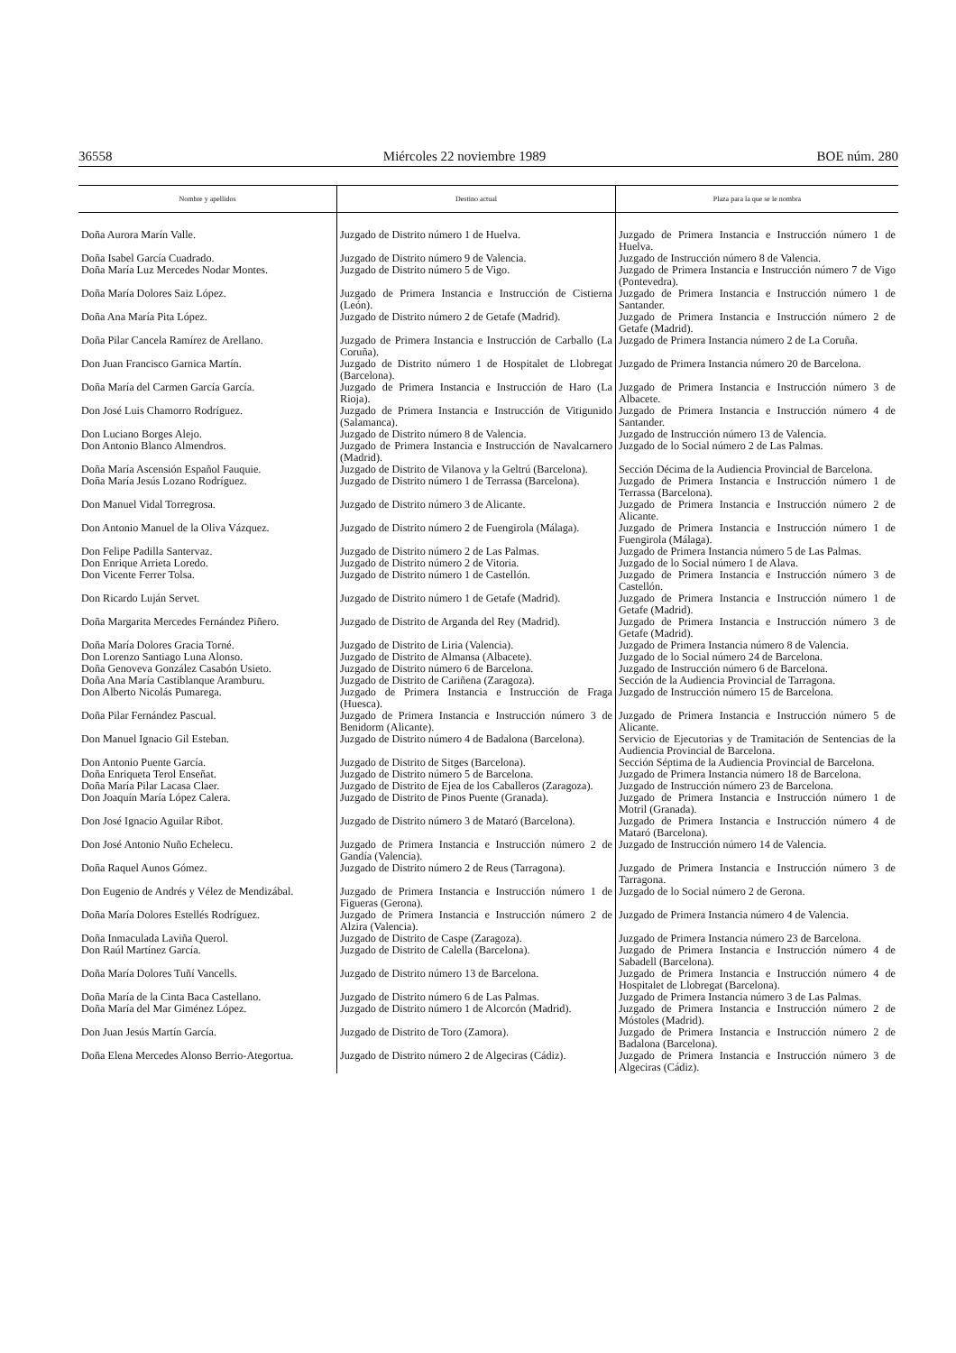36558 Miércoles 22 noviembre 1989 BOE núm. 280
| Nombre y apellidos | Destino actual | Plaza para la que se le nombra |
| --- | --- | --- |
| Doña Aurora Marín Valle. | Juzgado de Distrito número 1 de Huelva. | Juzgado de Primera Instancia e Instrucción número 1 de Huelva. |
| Doña Isabel García Cuadrado. | Juzgado de Distrito número 9 de Valencia. | Juzgado de Instrucción número 8 de Valencia. |
| Doña María Luz Mercedes Nodar Montes. | Juzgado de Distrito número 5 de Vigo. | Juzgado de Primera Instancia e Instrucción número 7 de Vigo (Pontevedra). |
| Doña María Dolores Saiz López. | Juzgado de Primera Instancia e Instrucción de Cistierna (León). | Juzgado de Primera Instancia e Instrucción número 1 de Santander. |
| Doña Ana María Pita López. | Juzgado de Distrito número 2 de Getafe (Madrid). | Juzgado de Primera Instancia e Instrucción número 2 de Getafe (Madrid). |
| Doña Pilar Cancela Ramírez de Arellano. | Juzgado de Primera Instancia e Instrucción de Carballo (La Coruña). | Juzgado de Primera Instancia número 2 de La Coruña. |
| Don Juan Francisco Garnica Martín. | Juzgado de Distrito número 1 de Hospitalet de Llobregat (Barcelona). | Juzgado de Primera Instancia número 20 de Barcelona. |
| Doña María del Carmen García García. | Juzgado de Primera Instancia e Instrucción de Haro (La Rioja). | Juzgado de Primera Instancia e Instrucción número 3 de Albacete. |
| Don José Luis Chamorro Rodríguez. | Juzgado de Primera Instancia e Instrucción de Vitigunido (Salamanca). | Juzgado de Primera Instancia e Instrucción número 4 de Santander. |
| Don Luciano Borges Alejo. | Juzgado de Distrito número 8 de Valencia. | Juzgado de Instrucción número 13 de Valencia. |
| Don Antonio Blanco Almendros. | Juzgado de Primera Instancia e Instrucción de Navalcarnero (Madrid). | Juzgado de lo Social número 2 de Las Palmas. |
| Doña María Ascensión Español Fauquie. | Juzgado de Distrito de Vilanova y la Geltrú (Barcelona). | Sección Décima de la Audiencia Provincial de Barcelona. |
| Doña María Jesús Lozano Rodríguez. | Juzgado de Distrito número 1 de Terrassa (Barcelona). | Juzgado de Primera Instancia e Instrucción número 1 de Terrassa (Barcelona). |
| Don Manuel Vidal Torregrosa. | Juzgado de Distrito número 3 de Alicante. | Juzgado de Primera Instancia e Instrucción número 2 de Alicante. |
| Don Antonio Manuel de la Oliva Vázquez. | Juzgado de Distrito número 2 de Fuengirola (Málaga). | Juzgado de Primera Instancia e Instrucción número 1 de Fuengirola (Málaga). |
| Don Felipe Padilla Santervaz. | Juzgado de Distrito número 2 de Las Palmas. | Juzgado de Primera Instancia número 5 de Las Palmas. |
| Don Enrique Arrieta Loredo. | Juzgado de Distrito número 2 de Vitoria. | Juzgado de lo Social número 1 de Alava. |
| Don Vicente Ferrer Tolsa. | Juzgado de Distrito número 1 de Castellón. | Juzgado de Primera Instancia e Instrucción número 3 de Castellón. |
| Don Ricardo Luján Servet. | Juzgado de Distrito número 1 de Getafe (Madrid). | Juzgado de Primera Instancia e Instrucción número 1 de Getafe (Madrid). |
| Doña Margarita Mercedes Fernández Piñero. | Juzgado de Distrito de Arganda del Rey (Madrid). | Juzgado de Primera Instancia e Instrucción número 3 de Getafe (Madrid). |
| Doña María Dolores Gracia Torné. | Juzgado de Distrito de Liria (Valencia). | Juzgado de Primera Instancia número 8 de Valencia. |
| Don Lorenzo Santiago Luna Alonso. | Juzgado de Distrito de Almansa (Albacete). | Juzgado de lo Social número 24 de Barcelona. |
| Doña Genoveva González Casabón Usieto. | Juzgado de Distrito número 6 de Barcelona. | Juzgado de Instrucción número 6 de Barcelona. |
| Doña Ana María Castiblanque Aramburu. | Juzgado de Distrito de Cariñena (Zaragoza). | Sección de la Audiencia Provincial de Tarragona. |
| Don Alberto Nicolás Pumarega. | Juzgado de Primera Instancia e Instrucción de Fraga (Huesca). | Juzgado de Instrucción número 15 de Barcelona. |
| Doña Pilar Fernández Pascual. | Juzgado de Primera Instancia e Instrucción número 3 de Benidorm (Alicante). | Juzgado de Primera Instancia e Instrucción número 5 de Alicante. |
| Don Manuel Ignacio Gil Esteban. | Juzgado de Distrito número 4 de Badalona (Barcelona). | Servicio de Ejecutorias y de Tramitación de Sentencias de la Audiencia Provincial de Barcelona. |
| Don Antonio Puente García. | Juzgado de Distrito de Sitges (Barcelona). | Sección Séptima de la Audiencia Provincial de Barcelona. |
| Doña Enriqueta Terol Enseñat. | Juzgado de Distrito número 5 de Barcelona. | Juzgado de Primera Instancia número 18 de Barcelona. |
| Doña María Pilar Lacasa Claer. | Juzgado de Distrito de Ejea de los Caballeros (Zaragoza). | Juzgado de Instrucción número 23 de Barcelona. |
| Don Joaquín María López Calera. | Juzgado de Distrito de Pinos Puente (Granada). | Juzgado de Primera Instancia e Instrucción número 1 de Motril (Granada). |
| Don José Ignacio Aguilar Ribot. | Juzgado de Distrito número 3 de Mataró (Barcelona). | Juzgado de Primera Instancia e Instrucción número 4 de Mataró (Barcelona). |
| Don José Antonio Nuño Echelecu. | Juzgado de Primera Instancia e Instrucción número 2 de Gandía (Valencia). | Juzgado de Instrucción número 14 de Valencia. |
| Doña Raquel Aunos Gómez. | Juzgado de Distrito número 2 de Reus (Tarragona). | Juzgado de Primera Instancia e Instrucción número 3 de Tarragona. |
| Don Eugenio de Andrés y Vélez de Mendizábal. | Juzgado de Primera Instancia e Instrucción número 1 de Figueras (Gerona). | Juzgado de lo Social número 2 de Gerona. |
| Doña María Dolores Estellés Rodríguez. | Juzgado de Primera Instancia e Instrucción número 2 de Alzira (Valencia). | Juzgado de Primera Instancia número 4 de Valencia. |
| Doña Inmaculada Laviña Querol. | Juzgado de Distrito de Caspe (Zaragoza). | Juzgado de Primera Instancia número 23 de Barcelona. |
| Don Raúl Martínez García. | Juzgado de Distrito de Calella (Barcelona). | Juzgado de Primera Instancia e Instrucción número 4 de Sabadell (Barcelona). |
| Doña María Dolores Tuñí Vancells. | Juzgado de Distrito número 13 de Barcelona. | Juzgado de Primera Instancia e Instrucción número 4 de Hospitalet de Llobregat (Barcelona). |
| Doña María de la Cinta Baca Castellano. | Juzgado de Distrito número 6 de Las Palmas. | Juzgado de Primera Instancia número 3 de Las Palmas. |
| Doña María del Mar Giménez López. | Juzgado de Distrito número 1 de Alcorcón (Madrid). | Juzgado de Primera Instancia e Instrucción número 2 de Móstoles (Madrid). |
| Don Juan Jesús Martín García. | Juzgado de Distrito de Toro (Zamora). | Juzgado de Primera Instancia e Instrucción número 2 de Badalona (Barcelona). |
| Doña Elena Mercedes Alonso Berrio-Ategortua. | Juzgado de Distrito número 2 de Algeciras (Cádiz). | Juzgado de Primera Instancia e Instrucción número 3 de Algeciras (Cádiz). |